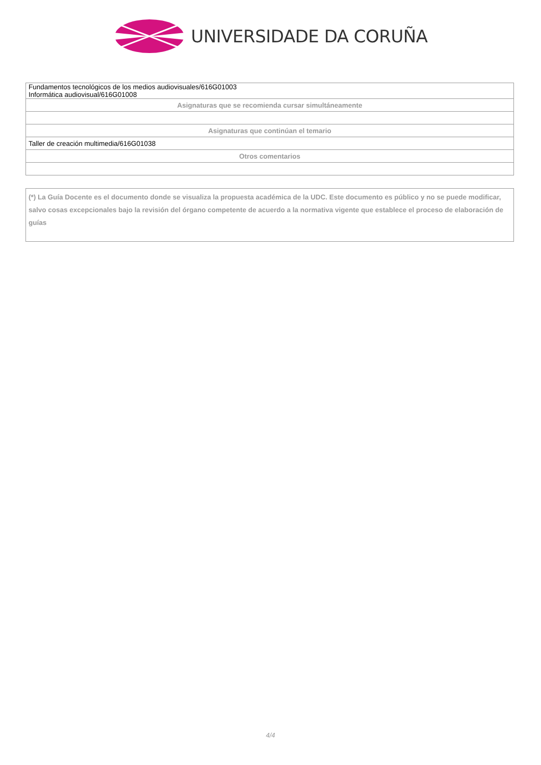UNIVERSIDADE DA CORUÑA
| Fundamentos tecnológicos de los medios audiovisuales/616G01003 Informática audiovisual/616G01008 |
| Asignaturas que se recomienda cursar simultáneamente |
| Asignaturas que continúan el temario |
| Taller de creación multimedia/616G01038 |
| Otros comentarios |
(*) La Guía Docente es el documento donde se visualiza la propuesta académica de la UDC. Este documento es público y no se puede modificar, salvo cosas excepcionales bajo la revisión del órgano competente de acuerdo a la normativa vigente que establece el proceso de elaboración de guías
4/4